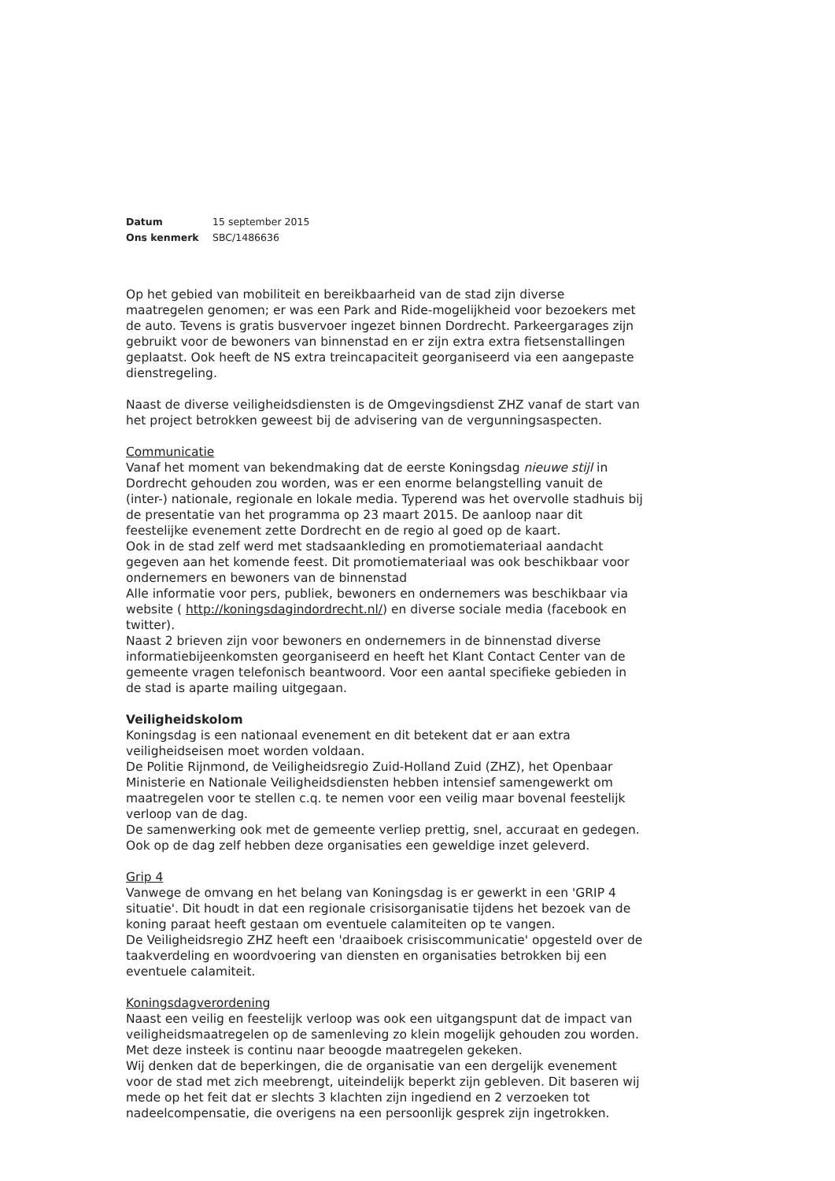Datum 15 september 2015
Ons kenmerk SBC/1486636
Op het gebied van mobiliteit en bereikbaarheid van de stad zijn diverse maatregelen genomen; er was een Park and Ride-mogelijkheid voor bezoekers met de auto. Tevens is gratis busvervoer ingezet binnen Dordrecht. Parkeergarages zijn gebruikt voor de bewoners van binnenstad en er zijn extra extra fietsenstallingen geplaatst. Ook heeft de NS extra treincapaciteit georganiseerd via een aangepaste dienstregeling.
Naast de diverse veiligheidsdiensten is de Omgevingsdienst ZHZ vanaf de start van het project betrokken geweest bij de advisering van de vergunningsaspecten.
Communicatie
Vanaf het moment van bekendmaking dat de eerste Koningsdag nieuwe stijl in Dordrecht gehouden zou worden, was er een enorme belangstelling vanuit de (inter-) nationale, regionale en lokale media. Typerend was het overvolle stadhuis bij de presentatie van het programma op 23 maart 2015. De aanloop naar dit feestelijke evenement zette Dordrecht en de regio al goed op de kaart.
Ook in de stad zelf werd met stadsaankleding en promotiemateriaal aandacht gegeven aan het komende feest. Dit promotiemateriaal was ook beschikbaar voor ondernemers en bewoners van de binnenstad
Alle informatie voor pers, publiek, bewoners en ondernemers was beschikbaar via website ( http://koningsdagindordrecht.nl/) en diverse sociale media (facebook en twitter).
Naast 2 brieven zijn voor bewoners en ondernemers in de binnenstad diverse informatiebijeenkomsten georganiseerd en heeft het Klant Contact Center van de gemeente vragen telefonisch beantwoord. Voor een aantal specifieke gebieden in de stad is aparte mailing uitgegaan.
Veiligheidskolom
Koningsdag is een nationaal evenement en dit betekent dat er aan extra veiligheidseisen moet worden voldaan.
De Politie Rijnmond, de Veiligheidsregio Zuid-Holland Zuid (ZHZ), het Openbaar Ministerie en Nationale Veiligheidsdiensten hebben intensief samengewerkt om maatregelen voor te stellen c.q. te nemen voor een veilig maar bovenal feestelijk verloop van de dag.
De samenwerking ook met de gemeente verliep prettig, snel, accuraat en gedegen. Ook op de dag zelf hebben deze organisaties een geweldige inzet geleverd.
Grip 4
Vanwege de omvang en het belang van Koningsdag is er gewerkt in een 'GRIP 4 situatie'. Dit houdt in dat een regionale crisisorganisatie tijdens het bezoek van de koning paraat heeft gestaan om eventuele calamiteiten op te vangen.
De Veiligheidsregio ZHZ heeft een 'draaiboek crisiscommunicatie' opgesteld over de taakverdeling en woordvoering van diensten en organisaties betrokken bij een eventuele calamiteit.
Koningsdagverordening
Naast een veilig en feestelijk verloop was ook een uitgangspunt dat de impact van veiligheidsmaatregelen op de samenleving zo klein mogelijk gehouden zou worden. Met deze insteek is continu naar beoogde maatregelen gekeken.
Wij denken dat de beperkingen, die de organisatie van een dergelijk evenement voor de stad met zich meebrengt, uiteindelijk beperkt zijn gebleven. Dit baseren wij mede op het feit dat er slechts 3 klachten zijn ingediend en 2 verzoeken tot nadeelcompensatie, die overigens na een persoonlijk gesprek zijn ingetrokken.